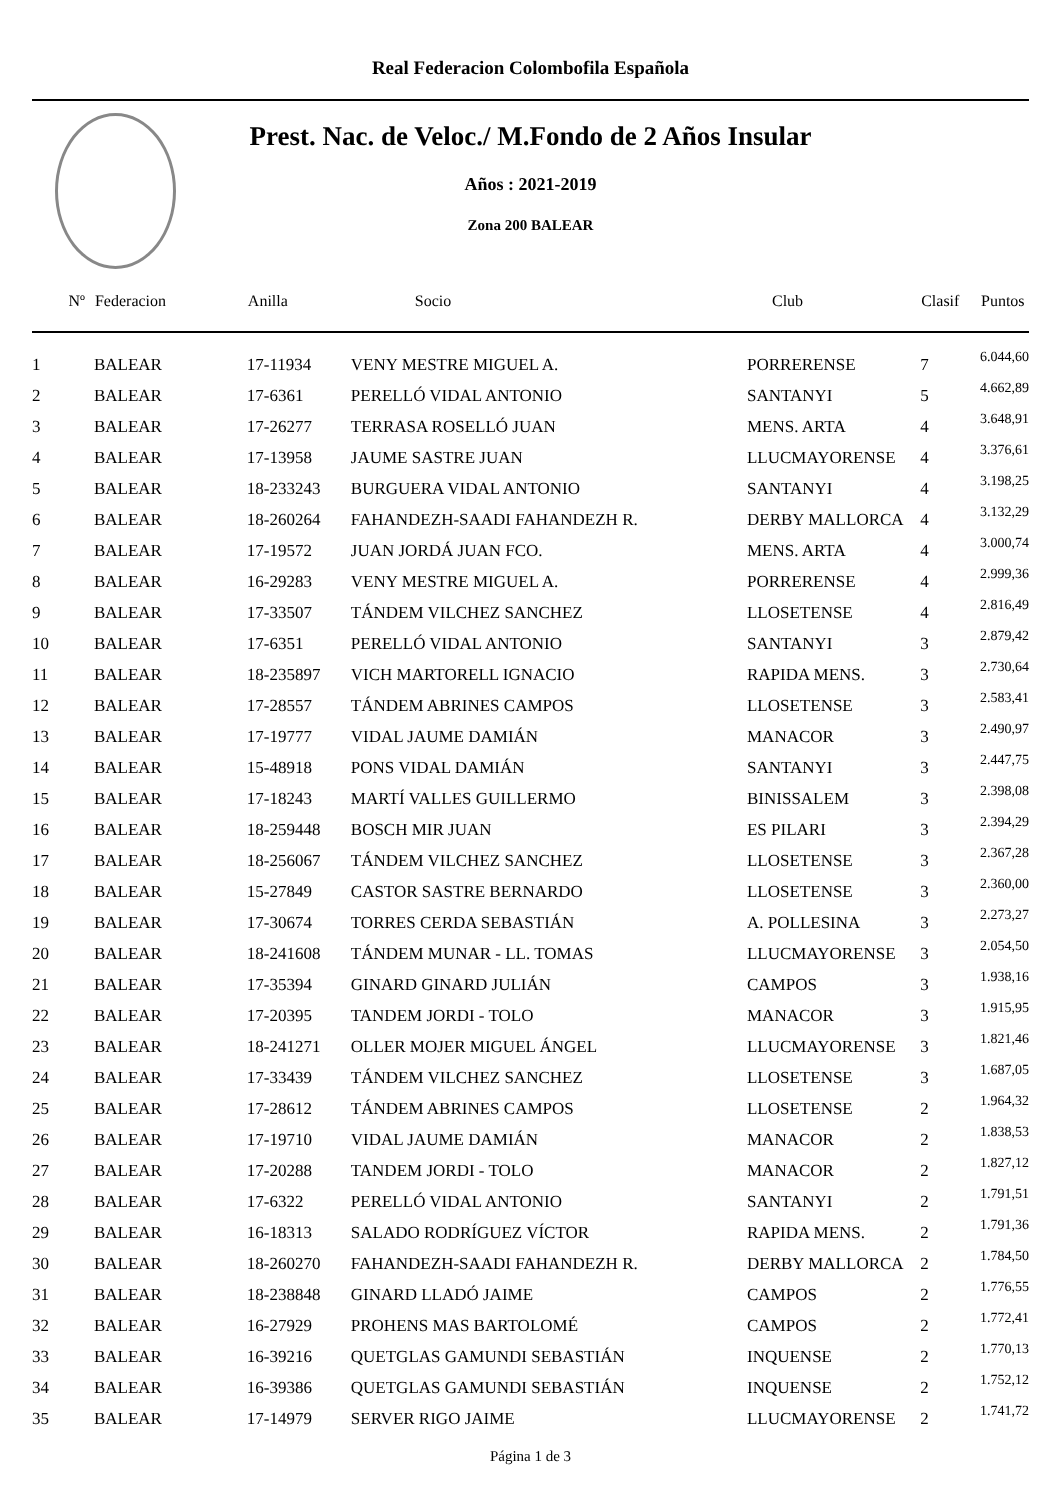Real Federacion Colombofila Española
Prest. Nac. de Veloc./ M.Fondo de 2 Años Insular
Años : 2021-2019
Zona 200 BALEAR
| Nº | Federacion | Anilla | Socio | Club | Clasif | Puntos |
| --- | --- | --- | --- | --- | --- | --- |
| 1 | BALEAR | 17-11934 | VENY MESTRE MIGUEL A. | PORRERENSE | 7 | 6.044,60 |
| 2 | BALEAR | 17-6361 | PERELLÓ VIDAL ANTONIO | SANTANYI | 5 | 4.662,89 |
| 3 | BALEAR | 17-26277 | TERRASA ROSELLÓ JUAN | MENS. ARTA | 4 | 3.648,91 |
| 4 | BALEAR | 17-13958 | JAUME SASTRE JUAN | LLUCMAYORENSE | 4 | 3.376,61 |
| 5 | BALEAR | 18-233243 | BURGUERA VIDAL ANTONIO | SANTANYI | 4 | 3.198,25 |
| 6 | BALEAR | 18-260264 | FAHANDEZH-SAADI FAHANDEZH R. | DERBY MALLORCA | 4 | 3.132,29 |
| 7 | BALEAR | 17-19572 | JUAN JORDÁ JUAN FCO. | MENS. ARTA | 4 | 3.000,74 |
| 8 | BALEAR | 16-29283 | VENY MESTRE MIGUEL A. | PORRERENSE | 4 | 2.999,36 |
| 9 | BALEAR | 17-33507 | TÁNDEM VILCHEZ SANCHEZ | LLOSETENSE | 4 | 2.816,49 |
| 10 | BALEAR | 17-6351 | PERELLÓ VIDAL ANTONIO | SANTANYI | 3 | 2.879,42 |
| 11 | BALEAR | 18-235897 | VICH MARTORELL IGNACIO | RAPIDA MENS. | 3 | 2.730,64 |
| 12 | BALEAR | 17-28557 | TÁNDEM ABRINES CAMPOS | LLOSETENSE | 3 | 2.583,41 |
| 13 | BALEAR | 17-19777 | VIDAL JAUME DAMIÁN | MANACOR | 3 | 2.490,97 |
| 14 | BALEAR | 15-48918 | PONS VIDAL DAMIÁN | SANTANYI | 3 | 2.447,75 |
| 15 | BALEAR | 17-18243 | MARTÍ VALLES GUILLERMO | BINISSALEM | 3 | 2.398,08 |
| 16 | BALEAR | 18-259448 | BOSCH MIR JUAN | ES PILARI | 3 | 2.394,29 |
| 17 | BALEAR | 18-256067 | TÁNDEM VILCHEZ SANCHEZ | LLOSETENSE | 3 | 2.367,28 |
| 18 | BALEAR | 15-27849 | CASTOR SASTRE BERNARDO | LLOSETENSE | 3 | 2.360,00 |
| 19 | BALEAR | 17-30674 | TORRES CERDA SEBASTIÁN | A. POLLESINA | 3 | 2.273,27 |
| 20 | BALEAR | 18-241608 | TÁNDEM MUNAR - LL. TOMAS | LLUCMAYORENSE | 3 | 2.054,50 |
| 21 | BALEAR | 17-35394 | GINARD GINARD JULIÁN | CAMPOS | 3 | 1.938,16 |
| 22 | BALEAR | 17-20395 | TANDEM JORDI - TOLO | MANACOR | 3 | 1.915,95 |
| 23 | BALEAR | 18-241271 | OLLER MOJER MIGUEL ÁNGEL | LLUCMAYORENSE | 3 | 1.821,46 |
| 24 | BALEAR | 17-33439 | TÁNDEM VILCHEZ SANCHEZ | LLOSETENSE | 3 | 1.687,05 |
| 25 | BALEAR | 17-28612 | TÁNDEM ABRINES CAMPOS | LLOSETENSE | 2 | 1.964,32 |
| 26 | BALEAR | 17-19710 | VIDAL JAUME DAMIÁN | MANACOR | 2 | 1.838,53 |
| 27 | BALEAR | 17-20288 | TANDEM JORDI - TOLO | MANACOR | 2 | 1.827,12 |
| 28 | BALEAR | 17-6322 | PERELLÓ VIDAL ANTONIO | SANTANYI | 2 | 1.791,51 |
| 29 | BALEAR | 16-18313 | SALADO RODRÍGUEZ VÍCTOR | RAPIDA MENS. | 2 | 1.791,36 |
| 30 | BALEAR | 18-260270 | FAHANDEZH-SAADI FAHANDEZH R. | DERBY MALLORCA | 2 | 1.784,50 |
| 31 | BALEAR | 18-238848 | GINARD LLADÓ JAIME | CAMPOS | 2 | 1.776,55 |
| 32 | BALEAR | 16-27929 | PROHENS MAS BARTOLOMÉ | CAMPOS | 2 | 1.772,41 |
| 33 | BALEAR | 16-39216 | QUETGLAS GAMUNDI SEBASTIÁN | INQUENSE | 2 | 1.770,13 |
| 34 | BALEAR | 16-39386 | QUETGLAS GAMUNDI SEBASTIÁN | INQUENSE | 2 | 1.752,12 |
| 35 | BALEAR | 17-14979 | SERVER RIGO JAIME | LLUCMAYORENSE | 2 | 1.741,72 |
Página 1 de 3